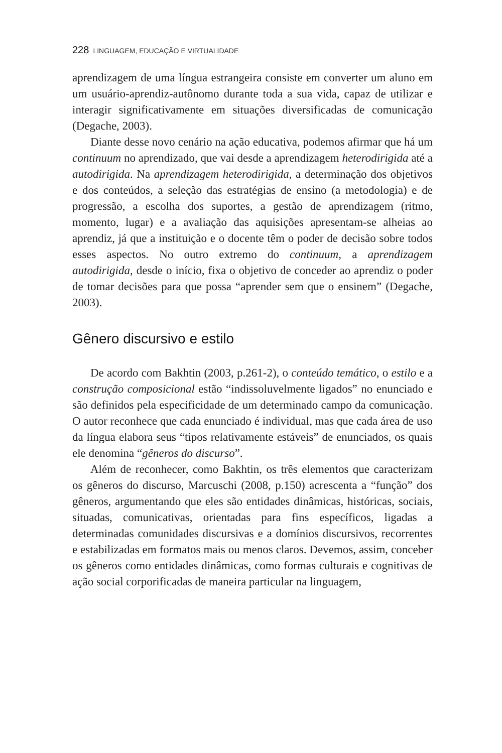228 LINGUAGEM, EDUCAÇÃO E VIRTUALIDADE
aprendizagem de uma língua estrangeira consiste em converter um aluno em um usuário-aprendiz-autônomo durante toda a sua vida, capaz de utilizar e interagir significativamente em situações diversificadas de comunicação (Degache, 2003).
Diante desse novo cenário na ação educativa, podemos afirmar que há um continuum no aprendizado, que vai desde a aprendizagem heterodirigida até a autodirigida. Na aprendizagem heterodirigida, a determinação dos objetivos e dos conteúdos, a seleção das estratégias de ensino (a metodologia) e de progressão, a escolha dos suportes, a gestão de aprendizagem (ritmo, momento, lugar) e a avaliação das aquisições apresentam-se alheias ao aprendiz, já que a instituição e o docente têm o poder de decisão sobre todos esses aspectos. No outro extremo do continuum, a aprendizagem autodirigida, desde o início, fixa o objetivo de conceder ao aprendiz o poder de tomar decisões para que possa “aprender sem que o ensinem” (Degache, 2003).
Gênero discursivo e estilo
De acordo com Bakhtin (2003, p.261-2), o conteúdo temático, o estilo e a construção composicional estão “indissoluvelmente ligados” no enunciado e são definidos pela especificidade de um determinado campo da comunicação. O autor reconhece que cada enunciado é individual, mas que cada área de uso da língua elabora seus “tipos relativamente estáveis” de enunciados, os quais ele denomina “gêneros do discurso”.
Além de reconhecer, como Bakhtin, os três elementos que caracterizam os gêneros do discurso, Marcuschi (2008, p.150) acrescenta a “função” dos gêneros, argumentando que eles são entidades dinâmicas, históricas, sociais, situadas, comunicativas, orientadas para fins específicos, ligadas a determinadas comunidades discursivas e a domínios discursivos, recorrentes e estabilizadas em formatos mais ou menos claros. Devemos, assim, conceber os gêneros como entidades dinâmicas, como formas culturais e cognitivas de ação social corporificadas de maneira particular na linguagem,